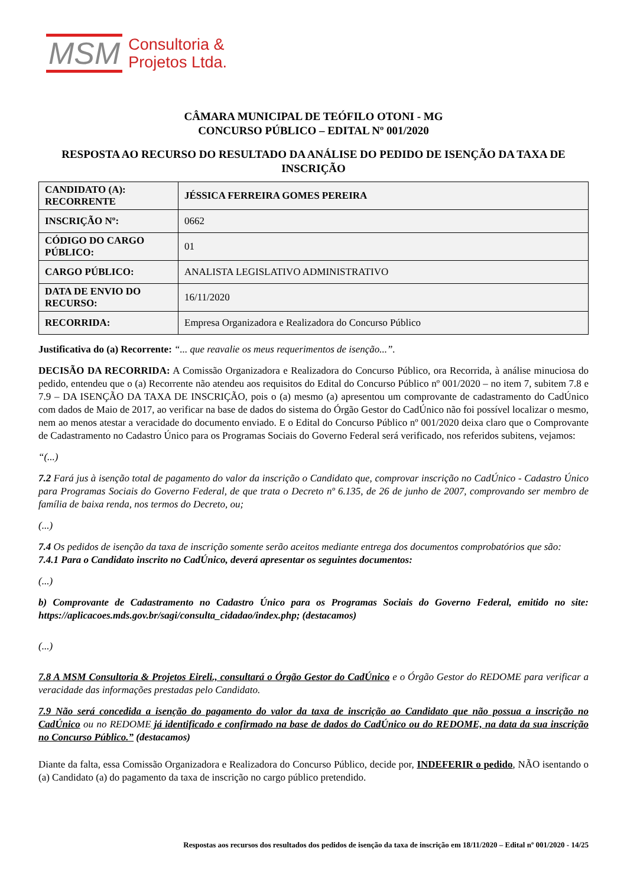MSM
Consultoria &
Projetos Ltda.
CÂMARA MUNICIPAL DE TEÓFILO OTONI - MG
CONCURSO PÚBLICO – EDITAL Nº 001/2020
RESPOSTA AO RECURSO DO RESULTADO DA ANÁLISE DO PEDIDO DE ISENÇÃO DA TAXA DE INSCRIÇÃO
| CANDIDATO (A): RECORRENTE | JÉSSICA FERREIRA GOMES PEREIRA |
| INSCRIÇÃO Nº: | 0662 |
| CÓDIGO DO CARGO PÚBLICO: | 01 |
| CARGO PÚBLICO: | ANALISTA LEGISLATIVO ADMINISTRATIVO |
| DATA DE ENVIO DO RECURSO: | 16/11/2020 |
| RECORRIDA: | Empresa Organizadora e Realizadora do Concurso Público |
Justificativa do (a) Recorrente: “... que reavalie os meus requerimentos de isenção...”.
DECISÃO DA RECORRIDA: A Comissão Organizadora e Realizadora do Concurso Público, ora Recorrida, à análise minuciosa do pedido, entendeu que o (a) Recorrente não atendeu aos requisitos do Edital do Concurso Público nº 001/2020 – no item 7, subitem 7.8 e 7.9 – DA ISENÇÃO DA TAXA DE INSCRIÇÃO, pois o (a) mesmo (a) apresentou um comprovante de cadastramento do CadÚnico com dados de Maio de 2017, ao verificar na base de dados do sistema do Órgão Gestor do CadÚnico não foi possível localizar o mesmo, nem ao menos atestar a veracidade do documento enviado. E o Edital do Concurso Público nº 001/2020 deixa claro que o Comprovante de Cadastramento no Cadastro Único para os Programas Sociais do Governo Federal será verificado, nos referidos subitens, vejamos:
“(...)
7.2 Fará jus à isenção total de pagamento do valor da inscrição o Candidato que, comprovar inscrição no CadÚnico - Cadastro Único para Programas Sociais do Governo Federal, de que trata o Decreto nº 6.135, de 26 de junho de 2007, comprovando ser membro de família de baixa renda, nos termos do Decreto, ou;
(...)
7.4 Os pedidos de isenção da taxa de inscrição somente serão aceitos mediante entrega dos documentos comprobatórios que são:
7.4.1 Para o Candidato inscrito no CadÚnico, deverá apresentar os seguintes documentos:
(...)
b) Comprovante de Cadastramento no Cadastro Único para os Programas Sociais do Governo Federal, emitido no site: https://aplicacoes.mds.gov.br/sagi/consulta_cidadao/index.php; (destacamos)
(...)
7.8 A MSM Consultoria & Projetos Eireli., consultará o Órgão Gestor do CadÚnico e o Órgão Gestor do REDOME para verificar a veracidade das informações prestadas pelo Candidato.
7.9 Não será concedida a isenção do pagamento do valor da taxa de inscrição ao Candidato que não possua a inscrição no CadÚnico ou no REDOME já identificado e confirmado na base de dados do CadÚnico ou do REDOME, na data da sua inscrição no Concurso Público.” (destacamos)
Diante da falta, essa Comissão Organizadora e Realizadora do Concurso Público, decide por, INDEFERIR o pedido, NÃO isentando o (a) Candidato (a) do pagamento da taxa de inscrição no cargo público pretendido.
Respostas aos recursos dos resultados dos pedidos de isenção da taxa de inscrição em 18/11/2020 – Edital nº 001/2020 - 14/25